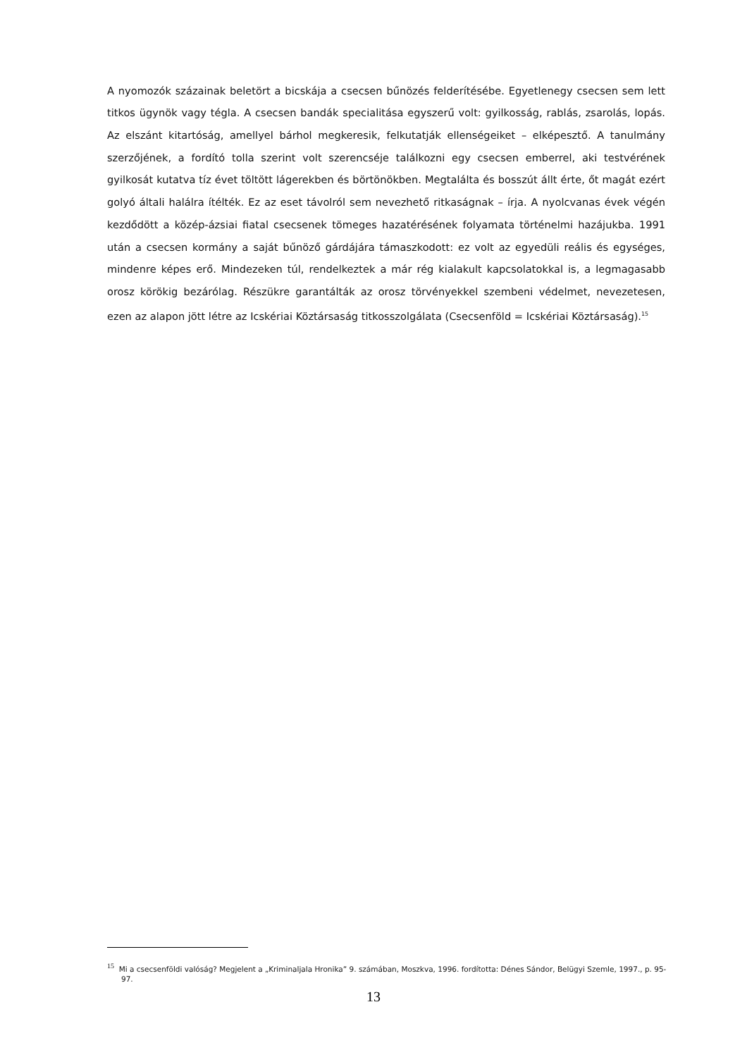A nyomozók százainak beletört a bicskája a csecsen bűnözés felderítésébe. Egyetlenegy csecsen sem lett titkos ügynök vagy tégla. A csecsen bandák specialitása egyszerű volt: gyilkosság, rablás, zsarolás, lopás. Az elszánt kitartóság, amellyel bárhol megkeresik, felkutatják ellenségeiket – elképesztő. A tanulmány szerzőjének, a fordító tolla szerint volt szerencséje találkozni egy csecsen emberrel, aki testvérének gyilkosát kutatva tíz évet töltött lágerekben és börtönökben. Megtalálta és bosszút állt érte, őt magát ezért golyó általi halálra ítélték. Ez az eset távolról sem nevezhető ritkaságnak – írja. A nyolcvanas évek végén kezdődött a közép-ázsiai fiatal csecsenek tömeges hazatérésének folyamata történelmi hazájukba. 1991 után a csecsen kormány a saját bűnöző gárdájára támaszkodott: ez volt az egyedüli reális és egységes, mindenre képes erő. Mindezeken túl, rendelkeztek a már rég kialakult kapcsolatokkal is, a legmagasabb orosz körökig bezárólag. Részükre garantálták az orosz törvényekkel szembeni védelmet, nevezetesen, ezen az alapon jött létre az Icskériai Köztársaság titkosszolgálata (Csecsenföld = Icskériai Köztársaság).<sup>15</sup>
<sup>15</sup> Mi a csecsenföldi valóság? Megjelent a „Kriminaljala Hronika” 9. számában, Moszkva, 1996. fordította: Dénes Sándor, Belügyi Szemle, 1997., p. 95-97.
13